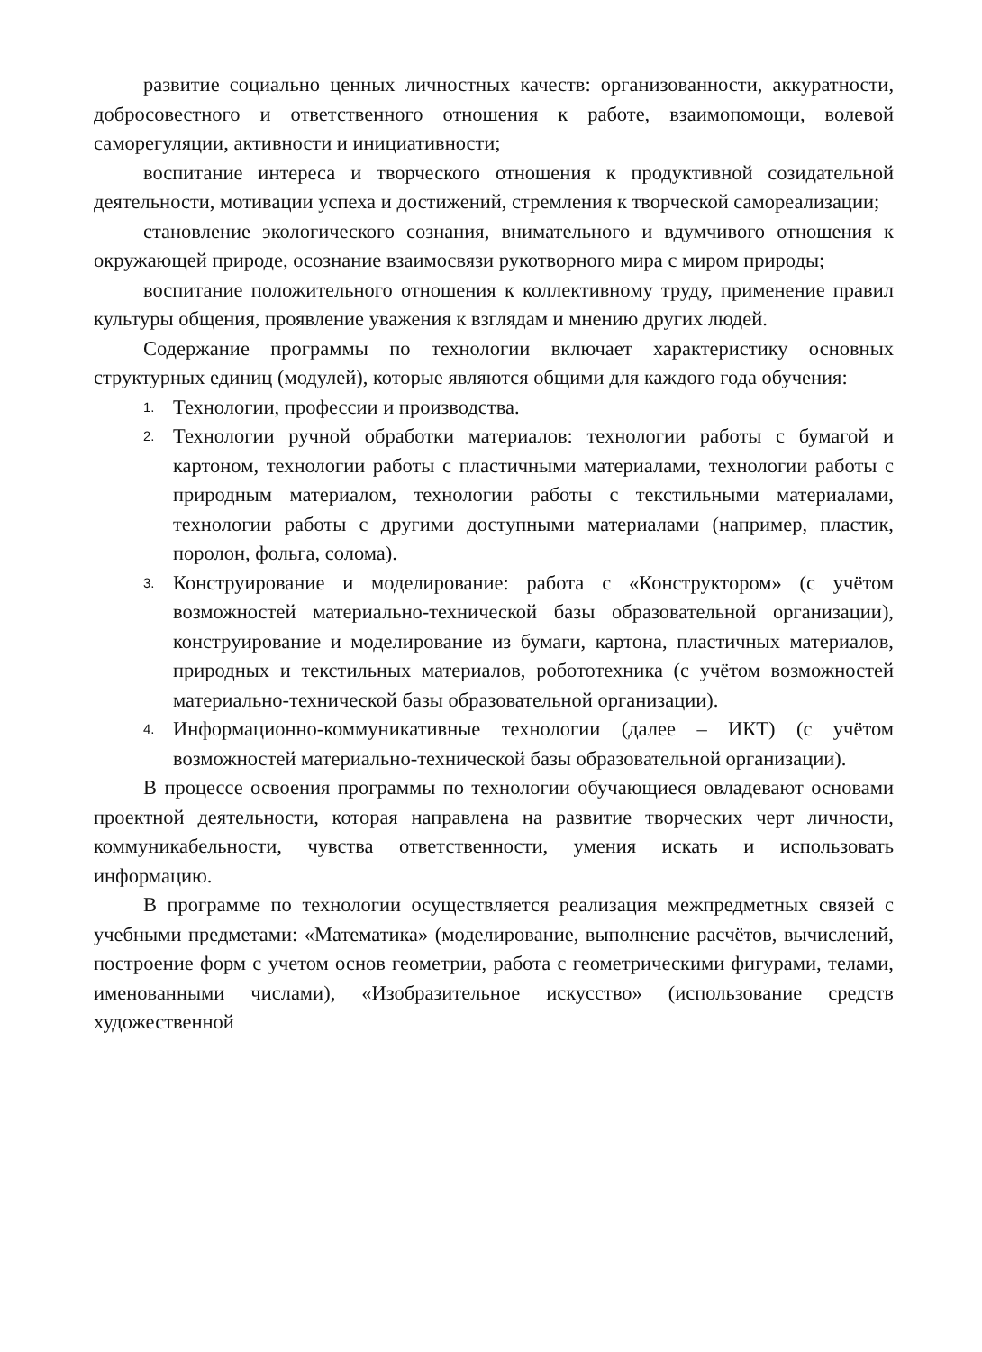развитие социально ценных личностных качеств: организованности, аккуратности, добросовестного и ответственного отношения к работе, взаимопомощи, волевой саморегуляции, активности и инициативности;
воспитание интереса и творческого отношения к продуктивной созидательной деятельности, мотивации успеха и достижений, стремления к творческой самореализации;
становление экологического сознания, внимательного и вдумчивого отношения к окружающей природе, осознание взаимосвязи рукотворного мира с миром природы;
воспитание положительного отношения к коллективному труду, применение правил культуры общения, проявление уважения к взглядам и мнению других людей.
Содержание программы по технологии включает характеристику основных структурных единиц (модулей), которые являются общими для каждого года обучения:
1.
Технологии, профессии и производства.
2.
Технологии ручной обработки материалов: технологии работы с бумагой и картоном, технологии работы с пластичными материалами, технологии работы с природным материалом, технологии работы с текстильными материалами, технологии работы с другими доступными материалами (например, пластик, поролон, фольга, солома).
3.
Конструирование и моделирование: работа с «Конструктором» (с учётом возможностей материально-технической базы образовательной организации), конструирование и моделирование из бумаги, картона, пластичных материалов, природных и текстильных материалов, робототехника (с учётом возможностей материально-технической базы образовательной организации).
4.
Информационно-коммуникативные технологии (далее – ИКТ) (с учётом возможностей материально-технической базы образовательной организации).
В процессе освоения программы по технологии обучающиеся овладевают основами проектной деятельности, которая направлена на развитие творческих черт личности, коммуникабельности, чувства ответственности, умения искать и использовать информацию.
В программе по технологии осуществляется реализация межпредметных связей с учебными предметами: «Математика» (моделирование, выполнение расчётов, вычислений, построение форм с учетом основ геометрии, работа с геометрическими фигурами, телами, именованными числами), «Изобразительное искусство» (использование средств художественной